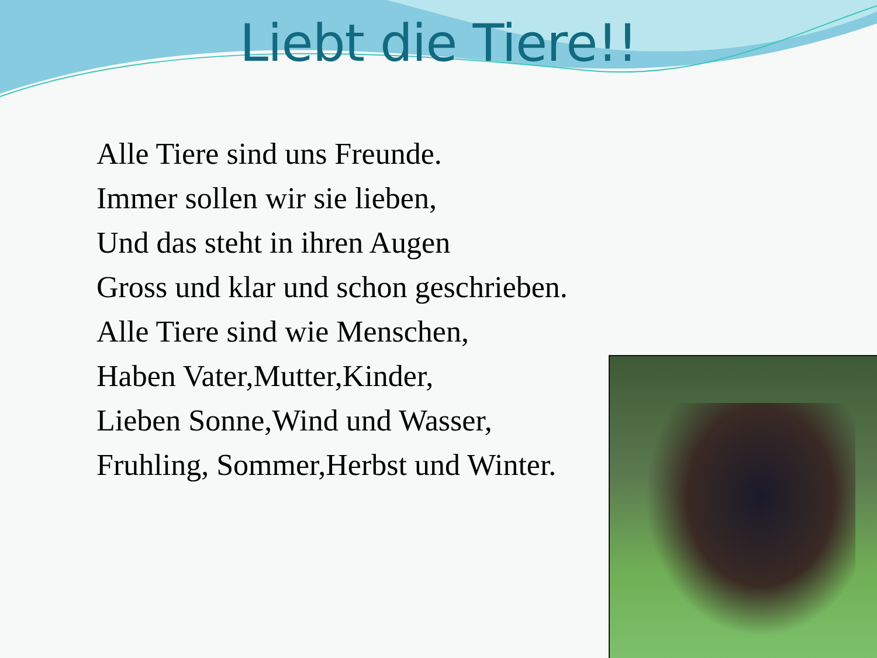Liebt die Tiere!!
Alle Tiere sind uns Freunde.
Immer sollen wir sie lieben,
Und das steht in ihren Augen
Gross und klar und schon geschrieben.
Alle Tiere sind wie Menschen,
Haben Vater,Mutter,Kinder,
Lieben Sonne,Wind und Wasser,
Fruhling, Sommer,Herbst und Winter.